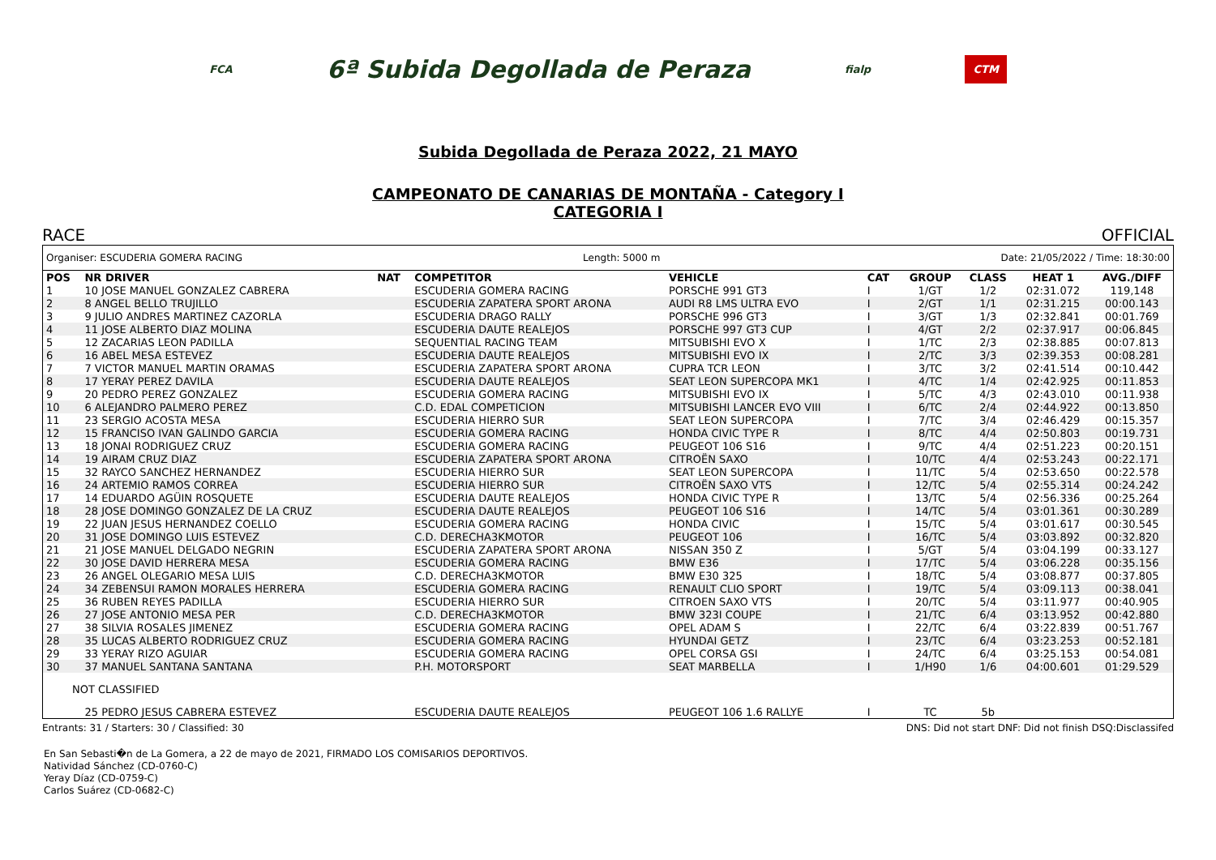FCA 6ª Subida Degollada de Peraza fialp CTM
Subida Degollada de Peraza 2022, 21 MAYO
CAMPEONATO DE CANARIAS DE MONTAÑA - Category I
CATEGORIA I
RACE OFFICIAL
Organiser: ESCUDERIA GOMERA RACING Length: 5000 m Date: 21/05/2022 / Time: 18:30:00
| POS | NR DRIVER | NAT | COMPETITOR | VEHICLE | CAT | GROUP | CLASS | HEAT 1 | AVG./DIFF |
| --- | --- | --- | --- | --- | --- | --- | --- | --- | --- |
| 1 | 10 JOSE MANUEL GONZALEZ CABRERA | | ESCUDERIA GOMERA RACING | PORSCHE 991 GT3 | I | 1/GT | 1/2 | 02:31.072 | 119,148 |
| 2 | 8 ANGEL BELLO TRUJILLO | | ESCUDERIA ZAPATERA SPORT ARONA | AUDI R8 LMS ULTRA EVO | I | 2/GT | 1/1 | 02:31.215 | 00:00.143 |
| 3 | 9 JULIO ANDRES MARTINEZ CAZORLA | | ESCUDERIA DRAGO RALLY | PORSCHE 996 GT3 | I | 3/GT | 1/3 | 02:32.841 | 00:01.769 |
| 4 | 11 JOSE ALBERTO DIAZ MOLINA | | ESCUDERIA DAUTE REALEJOS | PORSCHE 997 GT3 CUP | I | 4/GT | 2/2 | 02:37.917 | 00:06.845 |
| 5 | 12 ZACARIAS LEON PADILLA | | SEQUENTIAL RACING TEAM | MITSUBISHI EVO X | I | 1/TC | 2/3 | 02:38.885 | 00:07.813 |
| 6 | 16 ABEL MESA ESTEVEZ | | ESCUDERIA DAUTE REALEJOS | MITSUBISHI EVO IX | I | 2/TC | 3/3 | 02:39.353 | 00:08.281 |
| 7 | 7 VICTOR MANUEL MARTIN ORAMAS | | ESCUDERIA ZAPATERA SPORT ARONA | CUPRA TCR LEON | I | 3/TC | 3/2 | 02:41.514 | 00:10.442 |
| 8 | 17 YERAY PEREZ DAVILA | | ESCUDERIA DAUTE REALEJOS | SEAT LEON SUPERCOPA MK1 | I | 4/TC | 1/4 | 02:42.925 | 00:11.853 |
| 9 | 20 PEDRO PEREZ GONZALEZ | | ESCUDERIA GOMERA RACING | MITSUBISHI EVO IX | I | 5/TC | 4/3 | 02:43.010 | 00:11.938 |
| 10 | 6 ALEJANDRO PALMERO PEREZ | | C.D. EDAL COMPETICION | MITSUBISHI LANCER EVO VIII | I | 6/TC | 2/4 | 02:44.922 | 00:13.850 |
| 11 | 23 SERGIO ACOSTA MESA | | ESCUDERIA HIERRO SUR | SEAT LEON SUPERCOPA | I | 7/TC | 3/4 | 02:46.429 | 00:15.357 |
| 12 | 15 FRANCISO IVAN GALINDO GARCIA | | ESCUDERIA GOMERA RACING | HONDA CIVIC TYPE R | I | 8/TC | 4/4 | 02:50.803 | 00:19.731 |
| 13 | 18 JONAI RODRIGUEZ CRUZ | | ESCUDERIA GOMERA RACING | PEUGEOT 106 S16 | I | 9/TC | 4/4 | 02:51.223 | 00:20.151 |
| 14 | 19 AIRAM CRUZ DIAZ | | ESCUDERIA ZAPATERA SPORT ARONA | CITROËN SAXO | I | 10/TC | 4/4 | 02:53.243 | 00:22.171 |
| 15 | 32 RAYCO SANCHEZ HERNANDEZ | | ESCUDERIA HIERRO SUR | SEAT LEON SUPERCOPA | I | 11/TC | 5/4 | 02:53.650 | 00:22.578 |
| 16 | 24 ARTEMIO RAMOS CORREA | | ESCUDERIA HIERRO SUR | CITROËN SAXO VTS | I | 12/TC | 5/4 | 02:55.314 | 00:24.242 |
| 17 | 14 EDUARDO AGÜIN ROSQUETE | | ESCUDERIA DAUTE REALEJOS | HONDA CIVIC TYPE R | I | 13/TC | 5/4 | 02:56.336 | 00:25.264 |
| 18 | 28 JOSE DOMINGO GONZALEZ DE LA CRUZ | | ESCUDERIA DAUTE REALEJOS | PEUGEOT 106 S16 | I | 14/TC | 5/4 | 03:01.361 | 00:30.289 |
| 19 | 22 JUAN JESUS HERNANDEZ COELLO | | ESCUDERIA GOMERA RACING | HONDA CIVIC | I | 15/TC | 5/4 | 03:01.617 | 00:30.545 |
| 20 | 31 JOSE DOMINGO LUIS ESTEVEZ | | C.D. DERECHA3KMOTOR | PEUGEOT 106 | I | 16/TC | 5/4 | 03:03.892 | 00:32.820 |
| 21 | 21 JOSE MANUEL DELGADO NEGRIN | | ESCUDERIA ZAPATERA SPORT ARONA | NISSAN 350 Z | I | 5/GT | 5/4 | 03:04.199 | 00:33.127 |
| 22 | 30 JOSE DAVID HERRERA MESA | | ESCUDERIA GOMERA RACING | BMW E36 | I | 17/TC | 5/4 | 03:06.228 | 00:35.156 |
| 23 | 26 ANGEL OLEGARIO MESA LUIS | | C.D. DERECHA3KMOTOR | BMW E30 325 | I | 18/TC | 5/4 | 03:08.877 | 00:37.805 |
| 24 | 34 ZEBENSUI RAMON MORALES HERRERA | | ESCUDERIA GOMERA RACING | RENAULT CLIO SPORT | I | 19/TC | 5/4 | 03:09.113 | 00:38.041 |
| 25 | 36 RUBEN REYES PADILLA | | ESCUDERIA HIERRO SUR | CITROEN SAXO VTS | I | 20/TC | 5/4 | 03:11.977 | 00:40.905 |
| 26 | 27 JOSE ANTONIO MESA PER | | C.D. DERECHA3KMOTOR | BMW 323I COUPE | I | 21/TC | 6/4 | 03:13.952 | 00:42.880 |
| 27 | 38 SILVIA ROSALES JIMENEZ | | ESCUDERIA GOMERA RACING | OPEL ADAM S | I | 22/TC | 6/4 | 03:22.839 | 00:51.767 |
| 28 | 35 LUCAS ALBERTO RODRIGUEZ CRUZ | | ESCUDERIA GOMERA RACING | HYUNDAI GETZ | I | 23/TC | 6/4 | 03:23.253 | 00:52.181 |
| 29 | 33 YERAY RIZO AGUIAR | | ESCUDERIA GOMERA RACING | OPEL CORSA GSI | I | 24/TC | 6/4 | 03:25.153 | 00:54.081 |
| 30 | 37 MANUEL SANTANA SANTANA | | P.H. MOTORSPORT | SEAT MARBELLA | I | 1/H90 | 1/6 | 04:00.601 | 01:29.529 |
| NOT CLASSIFIED | | | | | | | | | |
| | 25 PEDRO JESUS CABRERA ESTEVEZ | | ESCUDERIA DAUTE REALEJOS | PEUGEOT 106 1.6 RALLYE | I | TC | 5b | | |
Entrants: 31 / Starters: 30 / Classified: 30 DNS: Did not start DNF: Did not finish DSQ:Disclassifed
En San Sebasti�n de La Gomera, a 22 de mayo de 2021, FIRMADO LOS COMISARIOS DEPORTIVOS.
Natividad Sánchez (CD-0760-C)
Yeray Díaz (CD-0759-C)
Carlos Suárez (CD-0682-C)